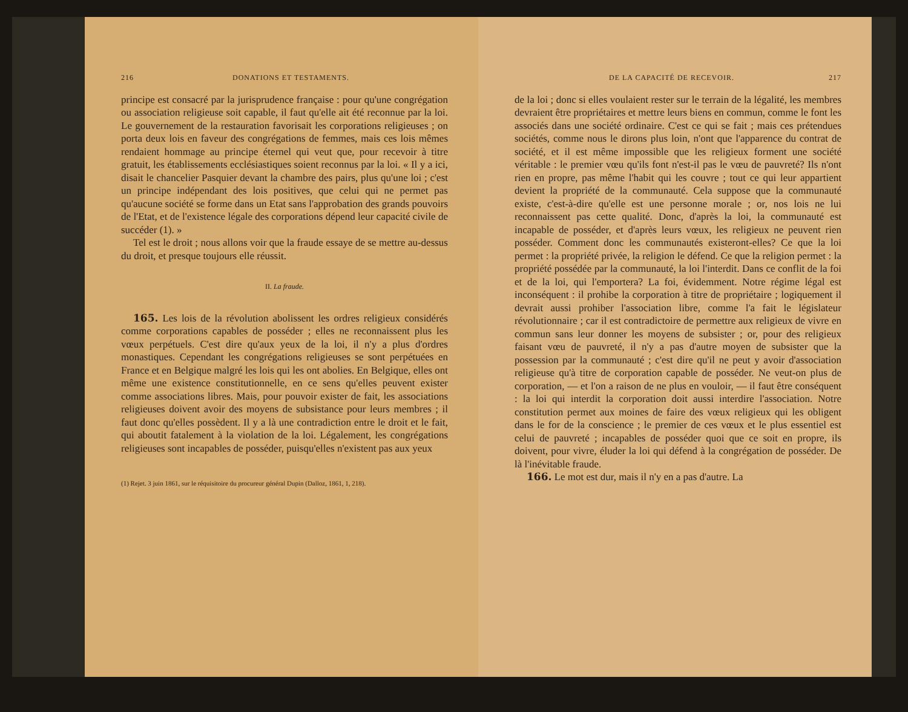216 DONATIONS ET TESTAMENTS.
principe est consacré par la jurisprudence française : pour qu'une congrégation ou association religieuse soit capable, il faut qu'elle ait été reconnue par la loi. Le gouvernement de la restauration favorisait les corporations religieuses ; on porta deux lois en faveur des congrégations de femmes, mais ces lois mêmes rendaient hommage au principe éternel qui veut que, pour recevoir à titre gratuit, les établissements ecclésiastiques soient reconnus par la loi. « Il y a ici, disait le chancelier Pasquier devant la chambre des pairs, plus qu'une loi ; c'est un principe indépendant des lois positives, que celui qui ne permet pas qu'aucune société se forme dans un Etat sans l'approbation des grands pouvoirs de l'Etat, et de l'existence légale des corporations dépend leur capacité civile de succéder (1). »
Tel est le droit ; nous allons voir que la fraude essaye de se mettre au-dessus du droit, et presque toujours elle réussit.
II. La fraude.
165. Les lois de la révolution abolissent les ordres religieux considérés comme corporations capables de posséder ; elles ne reconnaissent plus les vœux perpétuels. C'est dire qu'aux yeux de la loi, il n'y a plus d'ordres monastiques. Cependant les congrégations religieuses se sont perpétuées en France et en Belgique malgré les lois qui les ont abolies. En Belgique, elles ont même une existence constitutionnelle, en ce sens qu'elles peuvent exister comme associations libres. Mais, pour pouvoir exister de fait, les associations religieuses doivent avoir des moyens de subsistance pour leurs membres ; il faut donc qu'elles possèdent. Il y a là une contradiction entre le droit et le fait, qui aboutit fatalement à la violation de la loi. Légalement, les congrégations religieuses sont incapables de posséder, puisqu'elles n'existent pas aux yeux
(1) Rejet. 3 juin 1861, sur le réquisitoire du procureur général Dupin (Dalloz, 1861, 1, 218).
DE LA CAPACITÉ DE RECEVOIR. 217
de la loi ; donc si elles voulaient rester sur le terrain de la légalité, les membres devraient être propriétaires et mettre leurs biens en commun, comme le font les associés dans une société ordinaire. C'est ce qui se fait ; mais ces prétendues sociétés, comme nous le dirons plus loin, n'ont que l'apparence du contrat de société, et il est même impossible que les religieux forment une société véritable : le premier vœu qu'ils font n'est-il pas le vœu de pauvreté? Ils n'ont rien en propre, pas même l'habit qui les couvre ; tout ce qui leur appartient devient la propriété de la communauté. Cela suppose que la communauté existe, c'est-à-dire qu'elle est une personne morale ; or, nos lois ne lui reconnaissent pas cette qualité. Donc, d'après la loi, la communauté est incapable de posséder, et d'après leurs vœux, les religieux ne peuvent rien posséder. Comment donc les communautés existeront-elles? Ce que la loi permet : la propriété privée, la religion le défend. Ce que la religion permet : la propriété possédée par la communauté, la loi l'interdit. Dans ce conflit de la foi et de la loi, qui l'emportera? La foi, évidemment. Notre régime légal est inconséquent : il prohibe la corporation à titre de propriétaire ; logiquement il devrait aussi prohiber l'association libre, comme l'a fait le législateur révolutionnaire ; car il est contradictoire de permettre aux religieux de vivre en commun sans leur donner les moyens de subsister ; or, pour des religieux faisant vœu de pauvreté, il n'y a pas d'autre moyen de subsister que la possession par la communauté ; c'est dire qu'il ne peut y avoir d'association religieuse qu'à titre de corporation capable de posséder. Ne veut-on plus de corporation, — et l'on a raison de ne plus en vouloir, — il faut être conséquent : la loi qui interdit la corporation doit aussi interdire l'association. Notre constitution permet aux moines de faire des vœux religieux qui les obligent dans le for de la conscience ; le premier de ces vœux et le plus essentiel est celui de pauvreté ; incapables de posséder quoi que ce soit en propre, ils doivent, pour vivre, éluder la loi qui défend à la congrégation de posséder. De là l'inévitable fraude.
166. Le mot est dur, mais il n'y en a pas d'autre. La